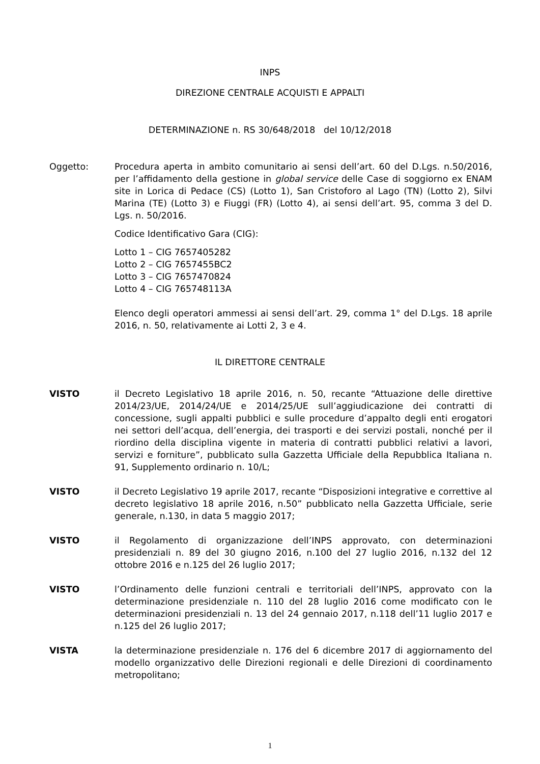INPS
DIREZIONE CENTRALE ACQUISTI E APPALTI
DETERMINAZIONE n. RS 30/648/2018 del 10/12/2018
Oggetto: Procedura aperta in ambito comunitario ai sensi dell’art. 60 del D.Lgs. n.50/2016, per l’affidamento della gestione in global service delle Case di soggiorno ex ENAM site in Lorica di Pedace (CS) (Lotto 1), San Cristoforo al Lago (TN) (Lotto 2), Silvi Marina (TE) (Lotto 3) e Fiuggi (FR) (Lotto 4), ai sensi dell’art. 95, comma 3 del D. Lgs. n. 50/2016.
Codice Identificativo Gara (CIG):
Lotto 1 – CIG 7657405282
Lotto 2 – CIG 7657455BC2
Lotto 3 – CIG 7657470824
Lotto 4 – CIG 765748113A
Elenco degli operatori ammessi ai sensi dell’art. 29, comma 1° del D.Lgs. 18 aprile 2016, n. 50, relativamente ai Lotti 2, 3 e 4.
IL DIRETTORE CENTRALE
VISTO il Decreto Legislativo 18 aprile 2016, n. 50, recante “Attuazione delle direttive 2014/23/UE, 2014/24/UE e 2014/25/UE sull’aggiudicazione dei contratti di concessione, sugli appalti pubblici e sulle procedure d’appalto degli enti erogatori nei settori dell’acqua, dell’energia, dei trasporti e dei servizi postali, nonché per il riordino della disciplina vigente in materia di contratti pubblici relativi a lavori, servizi e forniture”, pubblicato sulla Gazzetta Ufficiale della Repubblica Italiana n. 91, Supplemento ordinario n. 10/L;
VISTO il Decreto Legislativo 19 aprile 2017, recante “Disposizioni integrative e correttive al decreto legislativo 18 aprile 2016, n.50” pubblicato nella Gazzetta Ufficiale, serie generale, n.130, in data 5 maggio 2017;
VISTO il Regolamento di organizzazione dell’INPS approvato, con determinazioni presidenziali n. 89 del 30 giugno 2016, n.100 del 27 luglio 2016, n.132 del 12 ottobre 2016 e n.125 del 26 luglio 2017;
VISTO l’Ordinamento delle funzioni centrali e territoriali dell’INPS, approvato con la determinazione presidenziale n. 110 del 28 luglio 2016 come modificato con le determinazioni presidenziali n. 13 del 24 gennaio 2017, n.118 dell’11 luglio 2017 e n.125 del 26 luglio 2017;
VISTA la determinazione presidenziale n. 176 del 6 dicembre 2017 di aggiornamento del modello organizzativo delle Direzioni regionali e delle Direzioni di coordinamento metropolitano;
1